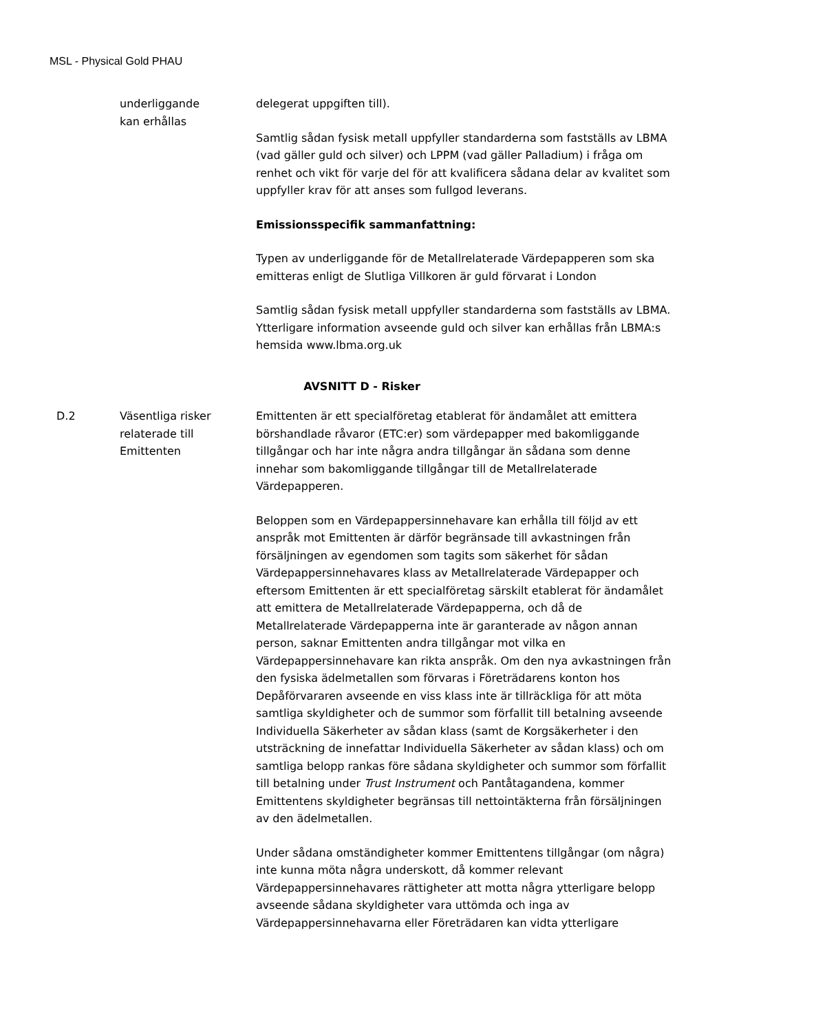MSL - Physical Gold PHAU
| | underliggande kan erhållas | delegerat uppgiften till). Samtlig sådan fysisk metall uppfyller standarderna som fastställs av LBMA (vad gäller guld och silver) och LPPM (vad gäller Palladium) i fråga om renhet och vikt för varje del för att kvalificera sådana delar av kvalitet som uppfyller krav för att anses som fullgod leverans. Emissionsspecifik sammanfattning: Typen av underliggande för de Metallrelaterade Värdepapperen som ska emitteras enligt de Slutliga Villkoren är guld förvarat i London Samtlig sådan fysisk metall uppfyller standarderna som fastställs av LBMA. Ytterligare information avseende guld och silver kan erhållas från LBMA:s hemsida www.lbma.org.uk |
| AVSNITT D - Risker | | |
| D.2 | Väsentliga risker relaterade till Emittenten | Emittenten är ett specialföretag etablerat för ändamålet att emittera börshandlade råvaror (ETC:er) som värdepapper med bakomliggande tillgångar och har inte några andra tillgångar än sådana som denne innehar som bakomliggande tillgångar till de Metallrelaterade Värdepapperen. Beloppen som en Värdepappersinnehavare kan erhålla till följd av ett anspråk mot Emittenten är därför begränsade till avkastningen från försäljningen av egendomen som tagits som säkerhet för sådan Värdepappersinnehavares klass av Metallrelaterade Värdepapper och eftersom Emittenten är ett specialföretag särskilt etablerat för ändamålet att emittera de Metallrelaterade Värdepapperna, och då de Metallrelaterade Värdepapperna inte är garanterade av någon annan person, saknar Emittenten andra tillgångar mot vilka en Värdepappersinnehavare kan rikta anspråk. Om den nya avkastningen från den fysiska ädelmetallen som förvaras i Företrädarens konton hos Depåförvararen avseende en viss klass inte är tillräckliga för att möta samtliga skyldigheter och de summor som förfallit till betalning avseende Individuella Säkerheter av sådan klass (samt de Korgsäkerheter i den utsträckning de innefattar Individuella Säkerheter av sådan klass) och om samtliga belopp rankas före sådana skyldigheter och summor som förfallit till betalning under Trust Instrument och Pantåtagandena, kommer Emittentens skyldigheter begränsas till nettointäkterna från försäljningen av den ädelmetallen. Under sådana omständigheter kommer Emittentens tillgångar (om några) inte kunna möta några underskott, då kommer relevant Värdepappersinnehavares rättigheter att motta några ytterligare belopp avseende sådana skyldigheter vara uttömda och inga av Värdepappersinnehavarna eller Företrädaren kan vidta ytterligare |